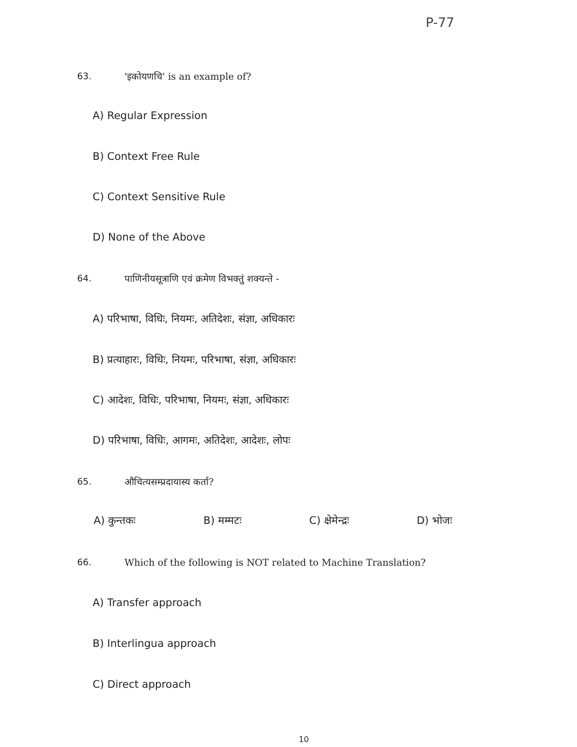P-77
63. 'इकोयणचि' is an example of?
A) Regular Expression
B) Context Free Rule
C) Context Sensitive Rule
D) None of the Above
64. पाणिनीयसूत्राणि एवं क्रमेण विभक्तुं शक्यन्ते -
A) परिभाषा, विधिः, नियमः, अतिदेशः, संज्ञा, अधिकारः
B) प्रत्याहारः, विधिः, नियमः, परिभाषा, संज्ञा, अधिकारः
C) आदेशः, विधिः, परिभाषा, नियमः, संज्ञा, अधिकारः
D) परिभाषा, विधिः, आगमः, अतिदेशः, आदेशः, लोपः
65. औचित्यसम्प्रदायास्य कर्ता?
A) कुन्तकः B) मम्मटः C) क्षेमेन्द्रः D) भोजः
66. Which of the following is NOT related to Machine Translation?
A) Transfer approach
B) Interlingua approach
C) Direct approach
10